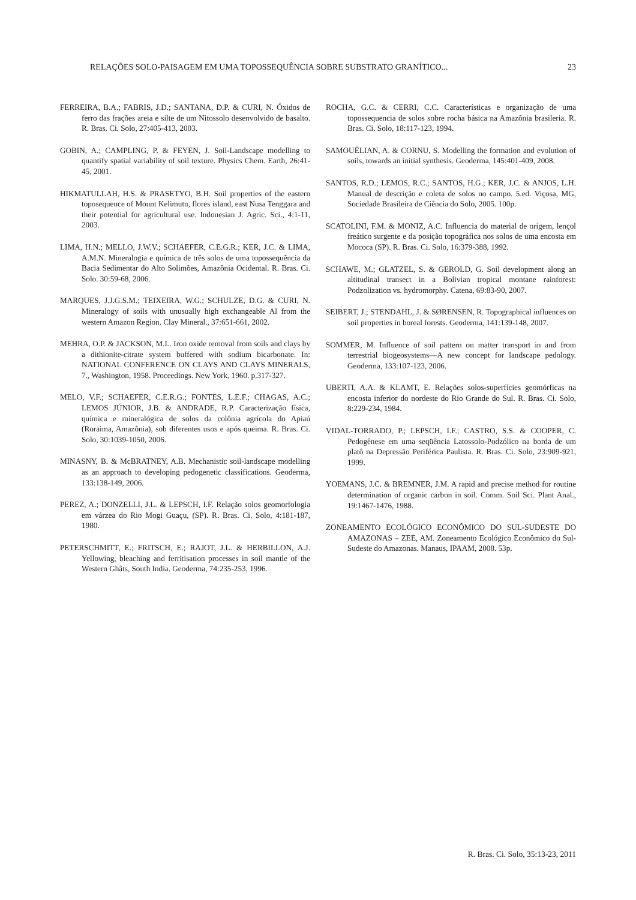RELAÇÕES SOLO-PAISAGEM EM UMA TOPOSSEQUÊNCIA SOBRE SUBSTRATO GRANÍTICO... 23
FERREIRA, B.A.; FABRIS, J.D.; SANTANA, D.P. & CURI, N. Óxidos de ferro das frações areia e silte de um Nitossolo desenvolvido de basalto. R. Bras. Ci. Solo, 27:405-413, 2003.
GOBIN, A.; CAMPLING, P. & FEYEN, J. Soil-Landscape modelling to quantify spatial variability of soil texture. Physics Chem. Earth, 26:41-45, 2001.
HIKMATULLAH, H.S. & PRASETYO, B.H. Soil properties of the eastern toposequence of Mount Kelimutu, flores island, east Nusa Tenggara and their potential for agricultural use. Indonesian J. Agric. Sci., 4:1-11, 2003.
LIMA, H.N.; MELLO, J.W.V.; SCHAEFER, C.E.G.R.; KER, J.C. & LIMA, A.M.N. Mineralogia e química de três solos de uma topossequência da Bacia Sedimentar do Alto Solimões, Amazônia Ocidental. R. Bras. Ci. Solo. 30:59-68, 2006.
MARQUES, J.J.G.S.M.; TEIXEIRA, W.G.; SCHULZE, D.G. & CURI, N. Mineralogy of soils with unusually high exchangeable Al from the western Amazon Region. Clay Mineral., 37:651-661, 2002.
MEHRA, O.P. & JACKSON, M.L. Iron oxide removal from soils and clays by a dithionite-citrate system buffered with sodium bicarbonate. In: NATIONAL CONFERENCE ON CLAYS AND CLAYS MINERALS, 7., Washington, 1958. Proceedings. New York, 1960. p.317-327.
MELO, V.F.; SCHAEFER, C.E.R.G.; FONTES, L.E.F.; CHAGAS, A.C.; LEMOS JÚNIOR, J.B. & ANDRADE, R.P. Caracterização física, química e mineralógica de solos da colônia agrícola do Apiaú (Roraima, Amazônia), sob diferentes usos e após queima. R. Bras. Ci. Solo, 30:1039-1050, 2006.
MINASNY, B. & McBRATNEY, A.B. Mechanistic soil-landscape modelling as an approach to developing pedogenetic classifications. Geoderma, 133:138-149, 2006.
PEREZ, A.; DONZELLI, J.L. & LEPSCH, I.F. Relação solos geomorfologia em várzea do Rio Mogi Guaçu, (SP). R. Bras. Ci. Solo, 4:181-187, 1980.
PETERSCHMITT, E.; FRITSCH, E.; RAJOT, J.L. & HERBILLON, A.J. Yellowing, bleaching and ferritisation processes in soil mantle of the Western Ghâts, South India. Geoderma, 74:235-253, 1996.
ROCHA, G.C. & CERRI, C.C. Características e organização de uma topossequencia de solos sobre rocha básica na Amazônia brasileria. R. Bras. Ci. Solo, 18:117-123, 1994.
SAMOUËLIAN, A. & CORNU, S. Modelling the formation and evolution of soils, towards an initial synthesis. Geoderma, 145:401-409, 2008.
SANTOS, R.D.; LEMOS, R.C.; SANTOS, H.G.; KER, J.C. & ANJOS, L.H. Manual de descrição e coleta de solos no campo. 5.ed. Viçosa, MG, Sociedade Brasileira de Ciência do Solo, 2005. 100p.
SCATOLINI, F.M. & MONIZ, A.C. Influencia do material de origem, lençol freático surgente e da posição topográfica nos solos de uma encosta em Mococa (SP). R. Bras. Ci. Solo, 16:379-388, 1992.
SCHAWE, M.; GLATZEL, S. & GEROLD, G. Soil development along an altitudinal transect in a Bolivian tropical montane rainforest: Podzolization vs. hydromorphy. Catena, 69:83-90, 2007.
SEIBERT, J.; STENDAHL, J. & SØRENSEN, R. Topographical influences on soil properties in boreal forests. Geoderma, 141:139-148, 2007.
SOMMER, M. Influence of soil pattern on matter transport in and from terrestrial biogeosystems—A new concept for landscape pedology. Geoderma, 133:107-123, 2006.
UBERTI, A.A. & KLAMT, E. Relações solos-superfícies geomórficas na encosta inferior do nordeste do Rio Grande do Sul. R. Bras. Ci. Solo, 8:229-234, 1984.
VIDAL-TORRADO, P.; LEPSCH, I.F.; CASTRO, S.S. & COOPER, C. Pedogênese em uma seqüência Latossolo-Podzólico na borda de um platô na Depressão Periférica Paulista. R. Bras. Ci. Solo, 23:909-921, 1999.
YOEMANS, J.C. & BREMNER, J.M. A rapid and precise method for routine determination of organic carbon in soil. Comm. Soil Sci. Plant Anal., 19:1467-1476, 1988.
ZONEAMENTO ECOLÓGICO ECONÔMICO DO SUL-SUDESTE DO AMAZONAS – ZEE, AM. Zoneamento Ecológico Econômico do Sul-Sudeste do Amazonas. Manaus, IPAAM, 2008. 53p.
R. Bras. Ci. Solo, 35:13-23, 2011